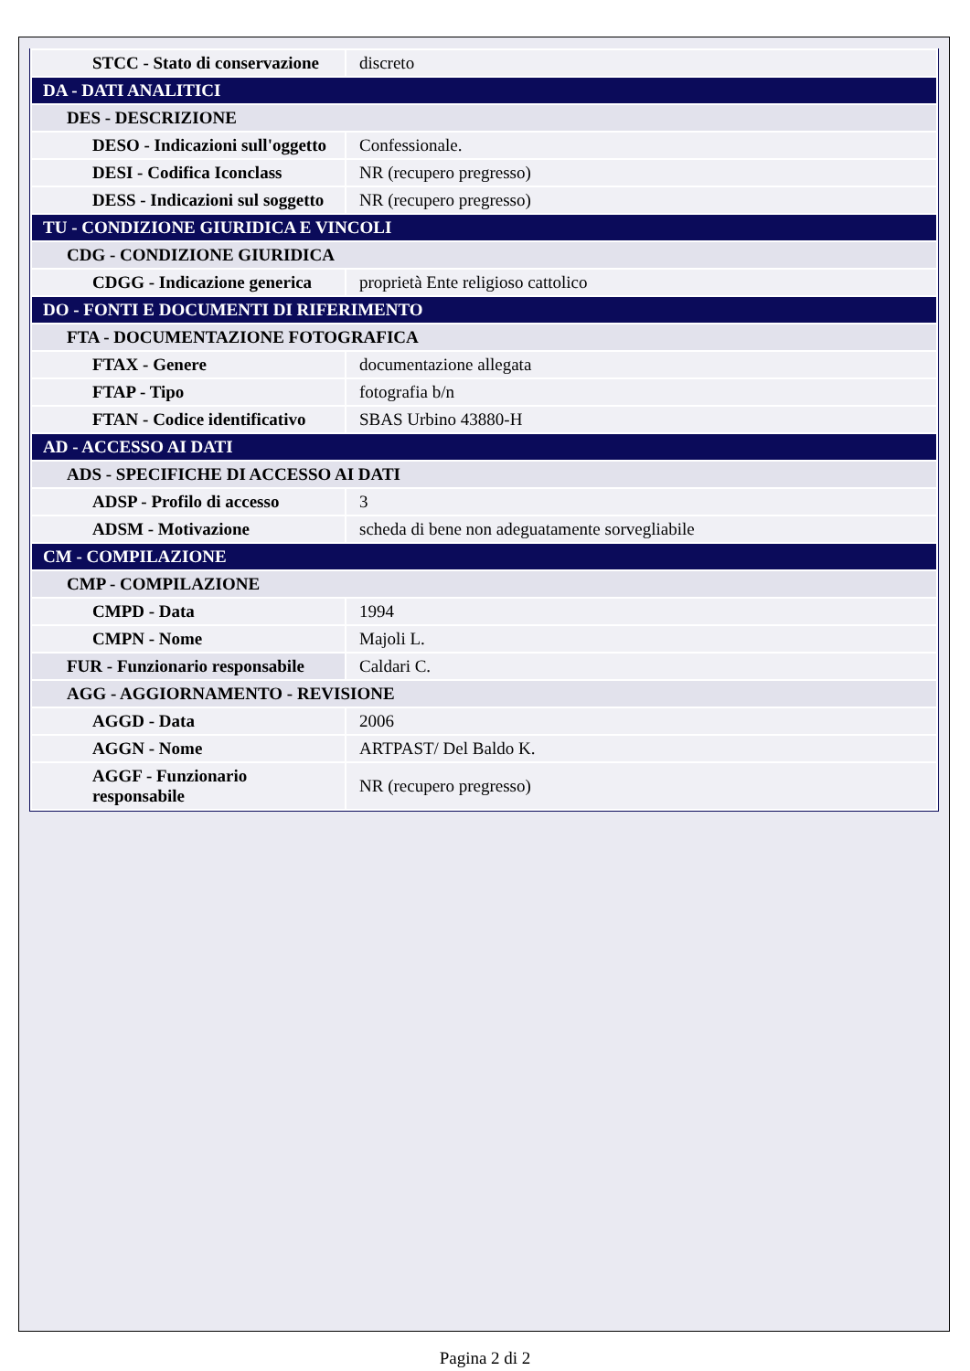| STCC - Stato di conservazione | discreto |
| DA - DATI ANALITICI | |
| DES - DESCRIZIONE | |
| DESO - Indicazioni sull'oggetto | Confessionale. |
| DESI - Codifica Iconclass | NR (recupero pregresso) |
| DESS - Indicazioni sul soggetto | NR (recupero pregresso) |
| TU - CONDIZIONE GIURIDICA E VINCOLI | |
| CDG - CONDIZIONE GIURIDICA | |
| CDGG - Indicazione generica | proprietà Ente religioso cattolico |
| DO - FONTI E DOCUMENTI DI RIFERIMENTO | |
| FTA - DOCUMENTAZIONE FOTOGRAFICA | |
| FTAX - Genere | documentazione allegata |
| FTAP - Tipo | fotografia b/n |
| FTAN - Codice identificativo | SBAS Urbino 43880-H |
| AD - ACCESSO AI DATI | |
| ADS - SPECIFICHE DI ACCESSO AI DATI | |
| ADSP - Profilo di accesso | 3 |
| ADSM - Motivazione | scheda di bene non adeguatamente sorvegliabile |
| CM - COMPILAZIONE | |
| CMP - COMPILAZIONE | |
| CMPD - Data | 1994 |
| CMPN - Nome | Majoli L. |
| FUR - Funzionario responsabile | Caldari C. |
| AGG - AGGIORNAMENTO - REVISIONE | |
| AGGD - Data | 2006 |
| AGGN - Nome | ARTPAST/ Del Baldo K. |
| AGGF - Funzionario responsabile | NR (recupero pregresso) |
Pagina 2 di 2